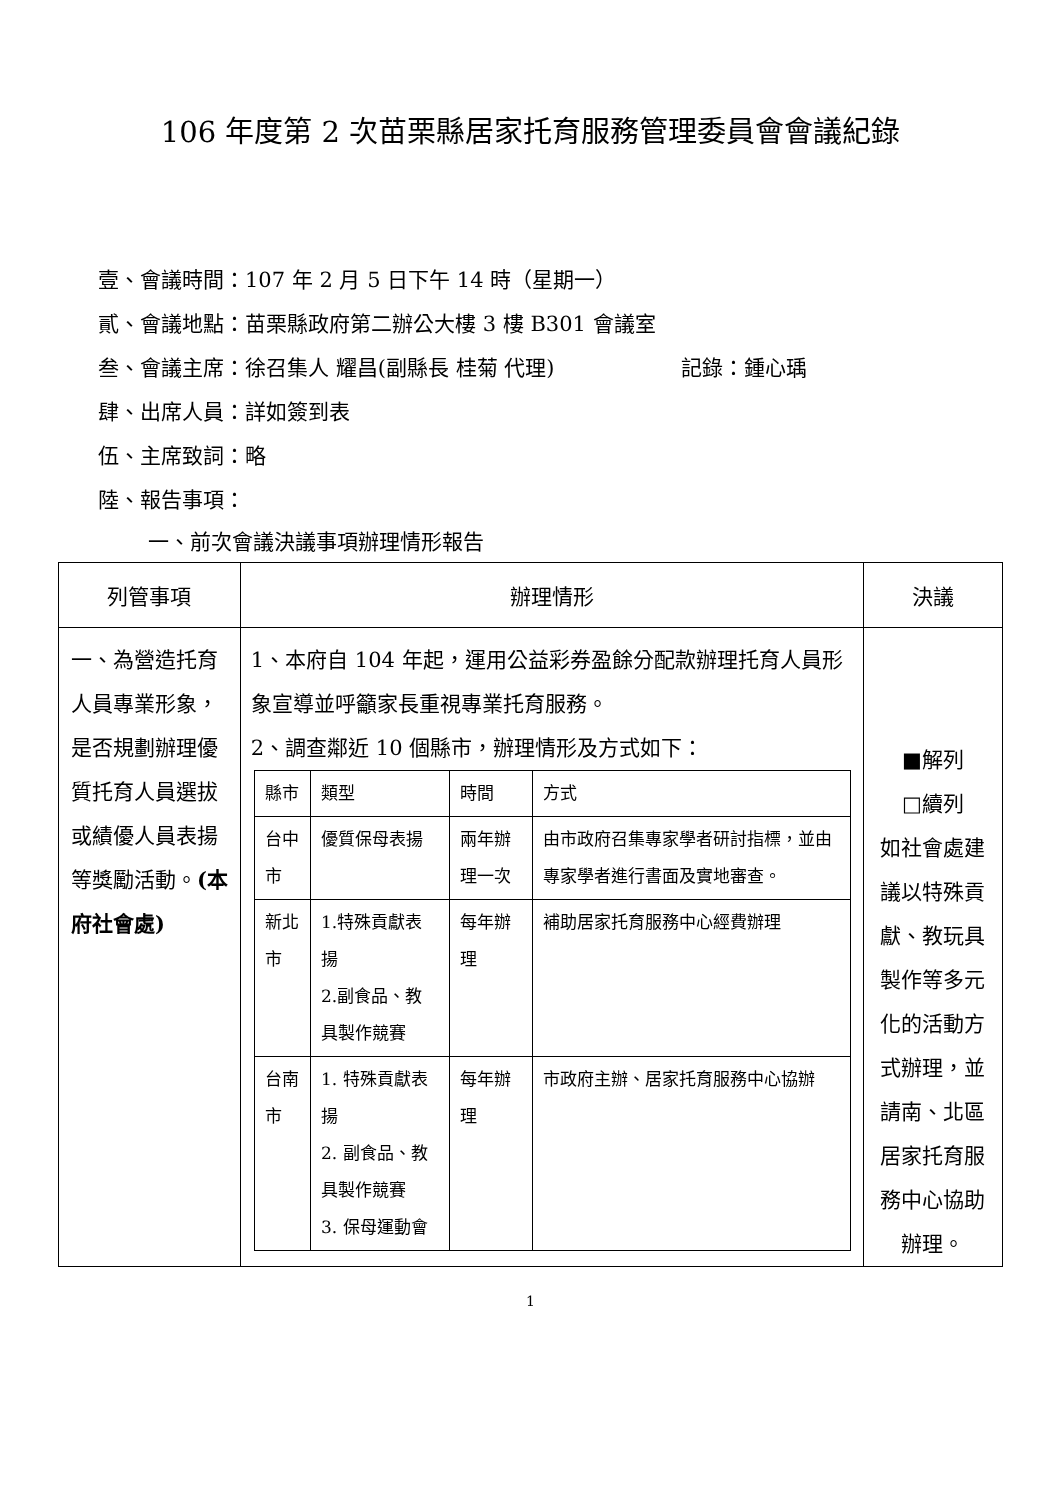106 年度第 2 次苗栗縣居家托育服務管理委員會會議紀錄
壹、會議時間：107 年 2 月 5 日下午 14 時（星期一）
貳、會議地點：苗栗縣政府第二辦公大樓 3 樓 B301 會議室
叁、會議主席：徐召集人 耀昌(副縣長 桂菊 代理) 記錄：鍾心瑀
肆、出席人員：詳如簽到表
伍、主席致詞：略
陸、報告事項：
一、前次會議決議事項辦理情形報告
| 列管事項 | 辦理情形 | 決議 |
| --- | --- | --- |
| 一、為營造托育人員專業形象，是否規劃辦理優質托育人員選拔或績優人員表揚等獎勵活動。 (本府社會處) | 1、本府自 104 年起，運用公益彩券盈餘分配款辦理托育人員形象宣導並呼籲家長重視專業托育服務。 2、調查鄰近 10 個縣市，辦理情形及方式如下： / 縣市 / 類型 / 時間 / 方式 / / 台中市 / 優質保母表揚 / 兩年辦理一次 / 由市政府召集專家學者研討指標，並由專家學者進行書面及實地審查。 / / 新北市 / 1.特殊貢獻表揚 2.副食品、教具製作競賽 / 每年辦理 / 補助居家托育服務中心經費辦理 / / 台南市 / 1. 特殊貢獻表揚 2. 副食品、教具製作競賽 3. 保母運動會 / 每年辦理 / 市政府主辦、居家托育服務中心協辦 / | ■解列 □續列 如社會處建議以特殊貢獻、教玩具製作等多元化的活動方式辦理，並請南、北區居家托育服務中心協助辦理。 |
1